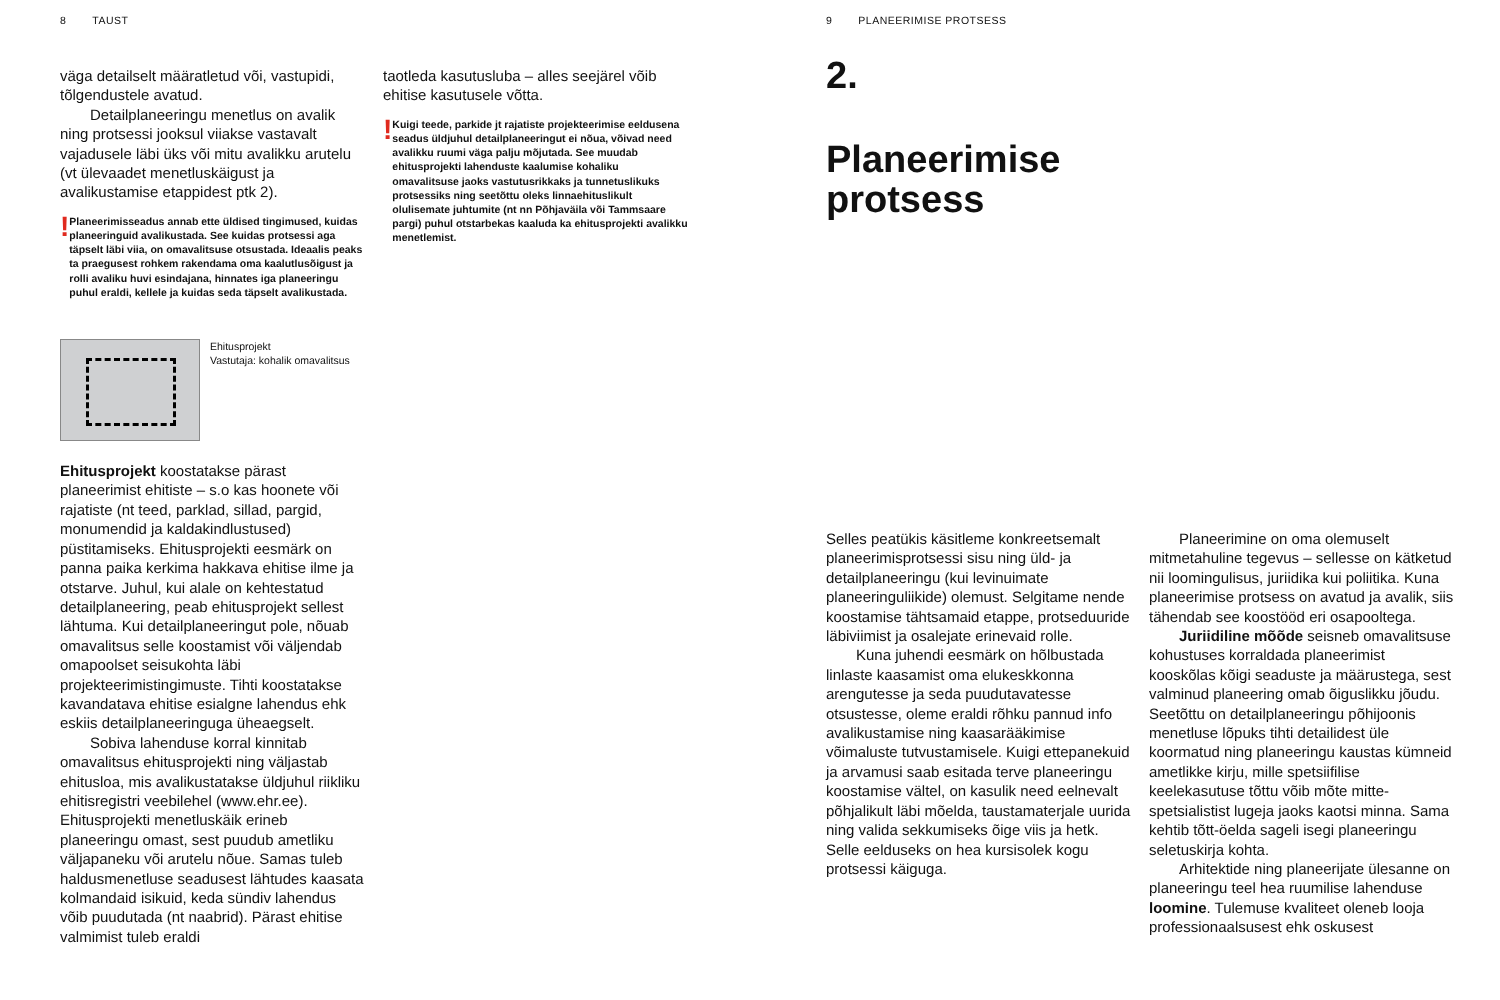8 TAUST
väga detailselt määratletud või, vastupidi, tõlgendustele avatud.
Detailplaneeringu menetlus on avalik ning protsessi jooksul viiakse vastavalt vajadusele läbi üks või mitu avalikku arutelu (vt ülevaadet menetluskäigust ja avalikustamise etappidest ptk 2).
!
Planeerimisseadus annab ette üldised tingimused, kuidas planeeringuid avalikustada. See kuidas protsessi aga täpselt läbi viia, on omavalitsuse otsustada. Ideaalis peaks ta praegusest rohkem rakendama oma kaalutlusõigust ja rolli avaliku huvi esindajana, hinnates iga planeeringu puhul eraldi, kellele ja kuidas seda täpselt avalikustada.
Ehitusprojekt
Vastutaja: kohalik omavalitsus
Ehitusprojekt koostatakse pärast planeerimist ehitiste – s.o kas hoonete või rajatiste (nt teed, parklad, sillad, pargid, monumendid ja kaldakindlustused) püstitamiseks. Ehitusprojekti eesmärk on panna paika kerkima hakkava ehitise ilme ja otstarve. Juhul, kui alale on kehtestatud detailplaneering, peab ehitusprojekt sellest lähtuma. Kui detailplaneeringut pole, nõuab omavalitsus selle koostamist või väljendab omapoolset seisukohta läbi projekteerimistingimuste. Tihti koostatakse kavandatava ehitise esialgne lahendus ehk eskiis detailplaneeringuga üheaegselt.
Sobiva lahenduse korral kinnitab omavalitsus ehitusprojekti ning väljastab ehitusloa, mis avalikustatakse üldjuhul riikliku ehitisregistri veebilehel (www.ehr.ee). Ehitusprojekti menetluskäik erineb planeeringu omast, sest puudub ametliku väljapaneku või arutelu nõue. Samas tuleb haldusmenetluse seadusest lähtudes kaasata kolmandaid isikuid, keda sündiv lahendus võib puudutada (nt naabrid). Pärast ehitise valmimist tuleb eraldi
taotleda kasutusluba – alles seejärel võib ehitise kasutusele võtta.
!
Kuigi teede, parkide jt rajatiste projekteerimise eeldusena seadus üldjuhul detailplaneeringut ei nõua, võivad need avalikku ruumi väga palju mõjutada. See muudab ehitusprojekti lahenduste kaalumise kohaliku omavalitsuse jaoks vastutusrikkaks ja tunnetuslikuks protsessiks ning seetõttu oleks linnaehituslikult olulisemate juhtumite (nt nn Põhjaväila või Tammsaare pargi) puhul otstarbekas kaaluda ka ehitusprojekti avalikku menetlemist.
9 PLANEERIMISE PROTSESS
2.
Planeerimise
protsess
Selles peatükis käsitleme konkreetsemalt planeerimisprotsessi sisu ning üld- ja detailplaneeringu (kui levinuimate planeeringuliikide) olemust. Selgitame nende koostamise tähtsamaid etappe, protseduuride läbiviimist ja osalejate erinevaid rolle.
Kuna juhendi eesmärk on hõlbustada linlaste kaasamist oma elukeskkonna arengutesse ja seda puudutavatesse otsustesse, oleme eraldi rõhku pannud info avalikustamise ning kaasarääkimise võimaluste tutvustamisele. Kuigi ettepanekuid ja arvamusi saab esitada terve planeeringu koostamise vältel, on kasulik need eelnevalt põhjalikult läbi mõelda, taustamaterjale uurida ning valida sekkumiseks õige viis ja hetk. Selle eelduseks on hea kursisolek kogu protsessi käiguga.
Planeerimine on oma olemuselt mitmetahuline tegevus – sellesse on kätketud nii loomingulisus, juriidika kui poliitika. Kuna planeerimise protsess on avatud ja avalik, siis tähendab see koostööd eri osapooltega.
Juriidiline mõõde seisneb omavalitsuse kohustuses korraldada planeerimist kooskõlas kõigi seaduste ja määrustega, sest valminud planeering omab õiguslikku jõudu. Seetõttu on detailplaneeringu põhijoonis menetluse lõpuks tihti detailidest üle koormatud ning planeeringu kaustas kümneid ametlikke kirju, mille spetsiifilise keelekasutuse tõttu võib mõte mitte-spetsialistist lugeja jaoks kaotsi minna. Sama kehtib tõtt-öelda sageli isegi planeeringu seletuskirja kohta.
Arhitektide ning planeerijate ülesanne on planeeringu teel hea ruumilise lahenduse loomine. Tulemuse kvaliteet oleneb looja professionaalsusest ehk oskusest